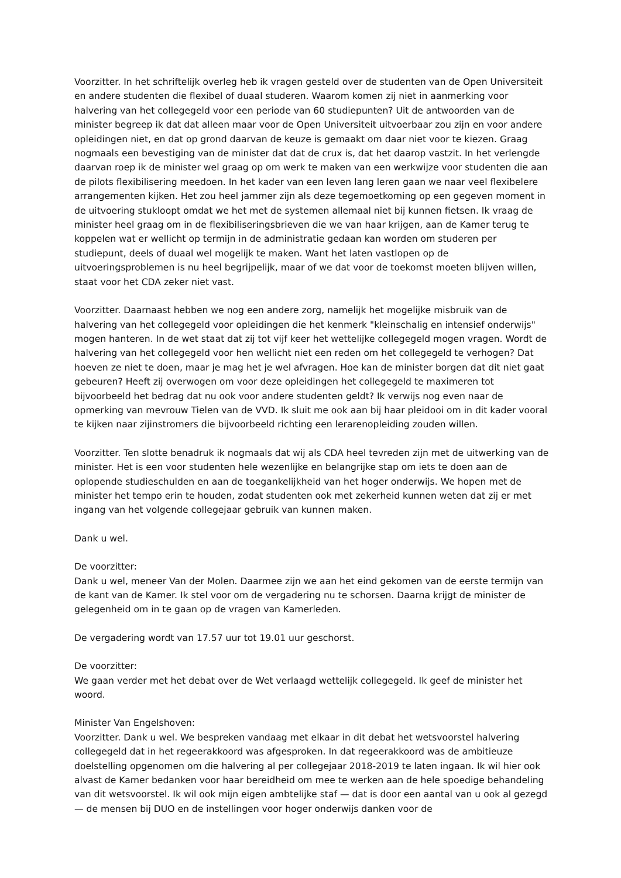Voorzitter. In het schriftelijk overleg heb ik vragen gesteld over de studenten van de Open Universiteit en andere studenten die flexibel of duaal studeren. Waarom komen zij niet in aanmerking voor halvering van het collegegeld voor een periode van 60 studiepunten? Uit de antwoorden van de minister begreep ik dat dat alleen maar voor de Open Universiteit uitvoerbaar zou zijn en voor andere opleidingen niet, en dat op grond daarvan de keuze is gemaakt om daar niet voor te kiezen. Graag nogmaals een bevestiging van de minister dat dat de crux is, dat het daarop vastzit. In het verlengde daarvan roep ik de minister wel graag op om werk te maken van een werkwijze voor studenten die aan de pilots flexibilisering meedoen. In het kader van een leven lang leren gaan we naar veel flexibelere arrangementen kijken. Het zou heel jammer zijn als deze tegemoetkoming op een gegeven moment in de uitvoering stukloopt omdat we het met de systemen allemaal niet bij kunnen fietsen. Ik vraag de minister heel graag om in de flexibiliseringsbrieven die we van haar krijgen, aan de Kamer terug te koppelen wat er wellicht op termijn in de administratie gedaan kan worden om studeren per studiepunt, deels of duaal wel mogelijk te maken. Want het laten vastlopen op de uitvoeringsproblemen is nu heel begrijpelijk, maar of we dat voor de toekomst moeten blijven willen, staat voor het CDA zeker niet vast.
Voorzitter. Daarnaast hebben we nog een andere zorg, namelijk het mogelijke misbruik van de halvering van het collegegeld voor opleidingen die het kenmerk "kleinschalig en intensief onderwijs" mogen hanteren. In de wet staat dat zij tot vijf keer het wettelijke collegegeld mogen vragen. Wordt de halvering van het collegegeld voor hen wellicht niet een reden om het collegegeld te verhogen? Dat hoeven ze niet te doen, maar je mag het je wel afvragen. Hoe kan de minister borgen dat dit niet gaat gebeuren? Heeft zij overwogen om voor deze opleidingen het collegegeld te maximeren tot bijvoorbeeld het bedrag dat nu ook voor andere studenten geldt? Ik verwijs nog even naar de opmerking van mevrouw Tielen van de VVD. Ik sluit me ook aan bij haar pleidooi om in dit kader vooral te kijken naar zijinstromers die bijvoorbeeld richting een lerarenopleiding zouden willen.
Voorzitter. Ten slotte benadruk ik nogmaals dat wij als CDA heel tevreden zijn met de uitwerking van de minister. Het is een voor studenten hele wezenlijke en belangrijke stap om iets te doen aan de oplopende studieschulden en aan de toegankelijkheid van het hoger onderwijs. We hopen met de minister het tempo erin te houden, zodat studenten ook met zekerheid kunnen weten dat zij er met ingang van het volgende collegejaar gebruik van kunnen maken.
Dank u wel.
De voorzitter:
Dank u wel, meneer Van der Molen. Daarmee zijn we aan het eind gekomen van de eerste termijn van de kant van de Kamer. Ik stel voor om de vergadering nu te schorsen. Daarna krijgt de minister de gelegenheid om in te gaan op de vragen van Kamerleden.
De vergadering wordt van 17.57 uur tot 19.01 uur geschorst.
De voorzitter:
We gaan verder met het debat over de Wet verlaagd wettelijk collegegeld. Ik geef de minister het woord.
Minister Van Engelshoven:
Voorzitter. Dank u wel. We bespreken vandaag met elkaar in dit debat het wetsvoorstel halvering collegegeld dat in het regeerakkoord was afgesproken. In dat regeerakkoord was de ambitieuze doelstelling opgenomen om die halvering al per collegejaar 2018-2019 te laten ingaan. Ik wil hier ook alvast de Kamer bedanken voor haar bereidheid om mee te werken aan de hele spoedige behandeling van dit wetsvoorstel. Ik wil ook mijn eigen ambtelijke staf — dat is door een aantal van u ook al gezegd — de mensen bij DUO en de instellingen voor hoger onderwijs danken voor de